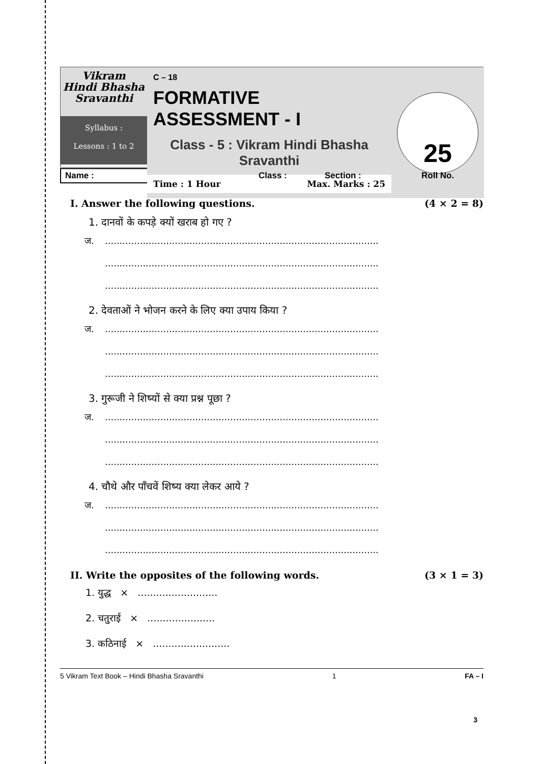Vikram
Hindi Bhasha
Sravanthi
Syllabus :
Lessons : 1 to 2
C – 18
FORMATIVE ASSESSMENT - I
Class - 5 : Vikram Hindi Bhasha Sravanthi
Time : 1 Hour Max. Marks : 25
25
Name : Class : Section : Roll No.
I. Answer the following questions. (4 × 2 = 8)
1. दानवों के कपड़े क्यों खराब हो गए ?
ज...............................................................................................
..............................................................................................
..............................................................................................
2. देवताओं ने भोजन करने के लिए क्या उपाय किया ?
ज...............................................................................................
..............................................................................................
..............................................................................................
3. गुरूजी ने शिष्यों से क्या प्रश्न पूछा ?
ज...............................................................................................
..............................................................................................
..............................................................................................
4. चौथे और पाँचवें शिष्य क्या लेकर आये ?
ज...............................................................................................
..............................................................................................
..............................................................................................
II. Write the opposites of the following words. (3 × 1 = 3)
1. युद्ध × ..........................
2. चतुराई × ......................
3. कठिनाई × .........................
5 Vikram Text Book – Hindi Bhasha Sravanthi 1 FA – I
3